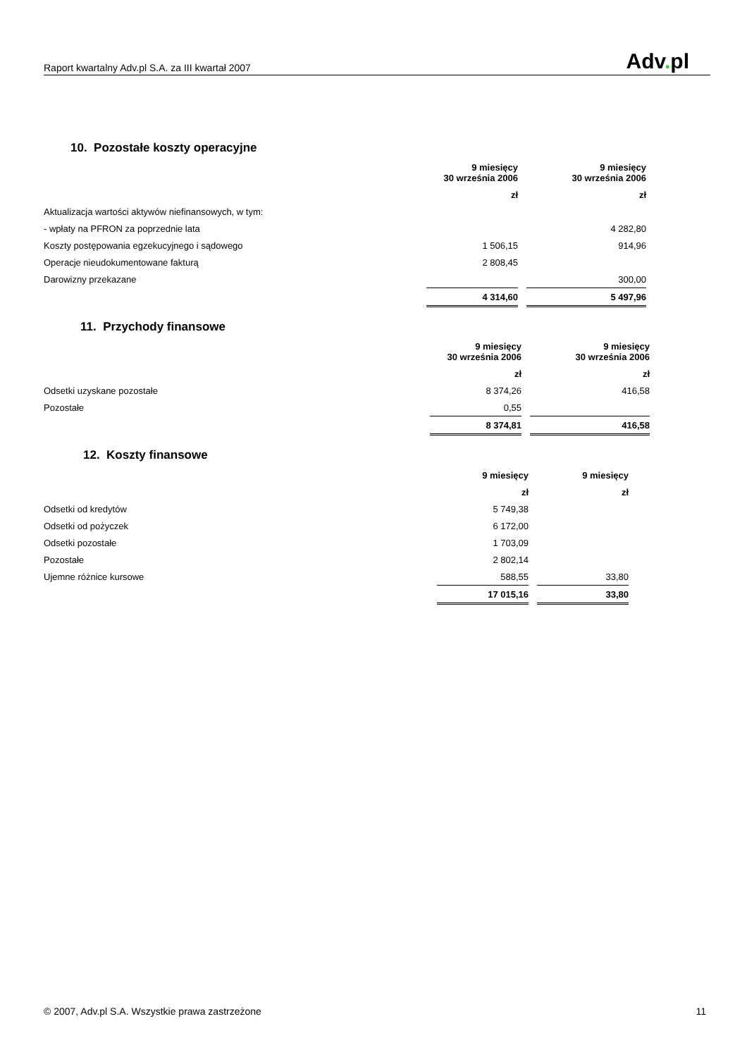Raport kwartalny Adv.pl S.A. za III kwartał 2007
Adv. pl
10. Pozostałe koszty operacyjne
| | 9 miesięcy 30 września 2006 | | 9 miesięcy 30 września 2006 | |
| | zł | | zł | |
| Aktualizacja wartości aktywów niefinansowych, w tym: | | | | |
| - wpłaty na PFRON za poprzednie lata | | | 4 282,80 | |
| Koszty postępowania egzekucyjnego i sądowego | 1 506,15 | | 914,96 | |
| Operacje nieudokumentowane fakturą | 2 808,45 | | | |
| Darowizny przekazane | | | 300,00 | |
| | 4 314,60 | | 5 497,96 | |
11. Przychody finansowe
| | 9 miesięcy 30 września 2006 | | 9 miesięcy 30 września 2006 |
| | zł | | zł |
| Odsetki uzyskane pozostałe | 8 374,26 | | 416,58 |
| Pozostałe | 0,55 | | |
| | 8 374,81 | | 416,58 |
12. Koszty finansowe
| | 9 miesięcy | | 9 miesięcy | |
| | zł | | zł | |
| Odsetki od kredytów | 5 749,38 | | | |
| Odsetki od pożyczek | 6 172,00 | | | |
| Odsetki pozostałe | 1 703,09 | | | |
| Pozostałe | 2 802,14 | | | |
| Ujemne różnice kursowe | 588,55 | | 33,80 | |
| | 17 015,16 | | 33,80 | |
© 2007, Adv.pl S.A. Wszystkie prawa zastrzeżone
11